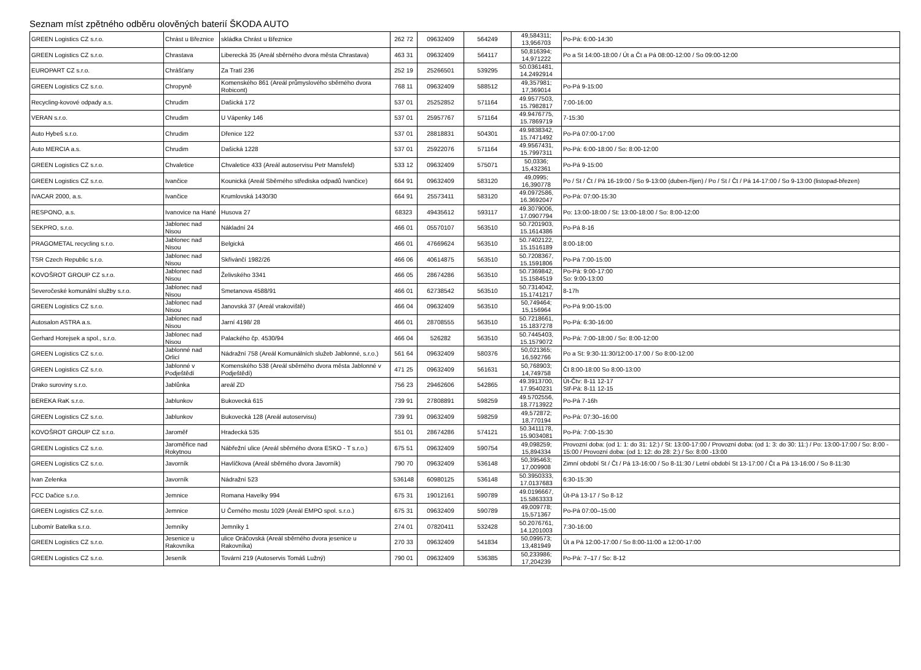Seznam míst zpětného odběru olověných baterií ŠKODA AUTO
| GREEN Logistics CZ s.r.o. | Chrást u Březnice | skládka Chrást u Březnice | 262 72 | 09632409 | 564249 | 49,584311; 13,956703 | Po-Pá: 6:00-14:30 |
| GREEN Logistics CZ s.r.o. | Chrastava | Liberecká 35 (Areál sběrného dvora města Chrastava) | 463 31 | 09632409 | 564117 | 50,816394; 14,971222 | Po a St 14:00-18:00 / Út a Čt a Pá 08:00-12:00 / So 09:00-12:00 |
| EUROPART CZ s.r.o. | Chrášťany | Za Tratí 236 | 252 19 | 25266501 | 539295 | 50.0361481, 14.2492914 | |
| GREEN Logistics CZ s.r.o. | Chropyně | Komenského 861 (Areál průmyslového sběrného dvora Robicont) | 768 11 | 09632409 | 588512 | 49,357981; 17,369014 | Po-Pá 9-15:00 |
| Recycling-kovové odpady a.s. | Chrudim | Dašická 172 | 537 01 | 25252852 | 571164 | 49.9577503, 15.7982817 | 7:00-16:00 |
| VERAN s.r.o. | Chrudim | U Vápenky 146 | 537 01 | 25957767 | 571164 | 49.9476775, 15.7869719 | 7-15:30 |
| Auto Hybeš s.r.o. | Chrudim | Dřenice 122 | 537 01 | 28818831 | 504301 | 49.9838342, 15.7471492 | Po-Pá 07:00-17:00 |
| Auto MERCIA a.s. | Chrudim | Dašická 1228 | 537 01 | 25922076 | 571164 | 49.9567431, 15.7997311 | Po-Pá: 6:00-18:00 / So: 8:00-12:00 |
| GREEN Logistics CZ s.r.o. | Chvaletice | Chvaletice 433 (Areál autoservisu Petr Mansfeld) | 533 12 | 09632409 | 575071 | 50,0336; 15,432361 | Po-Pá 9-15:00 |
| GREEN Logistics CZ s.r.o. | Ivančice | Kounická (Areál Sběrného střediska odpadů Ivančice) | 664 91 | 09632409 | 583120 | 49,0995; 16,390778 | Po / St / Čt / Pá 16-19:00 / So 9-13:00 (duben-říjen) / Po / St / Čt / Pá 14-17:00 / So 9-13:00 (listopad-březen) |
| IVACAR 2000, a.s. | Ivančice | Krumlovská 1430/30 | 664 91 | 25573411 | 583120 | 49.0972586, 16.3692047 | Po-Pá: 07:00-15:30 |
| RESPONO, a.s. | Ivanovice na Hané | Husova 27 | 68323 | 49435612 | 593117 | 49.3079006, 17.0907794 | Po: 13:00-18:00 / St: 13:00-18:00 / So: 8:00-12:00 |
| SEKPRO, s.r.o. | Jablonec nad Nisou | Nákladní 24 | 466 01 | 05570107 | 563510 | 50.7201903, 15.1614386 | Po-Pá 8-16 |
| PRAGOMETAL recycling s.r.o. | Jablonec nad Nisou | Belgická | 466 01 | 47669624 | 563510 | 50.7402122, 15.1516189 | 8:00-18:00 |
| TSR Czech Republic s.r.o. | Jablonec nad Nisou | Skřivánčí 1982/26 | 466 06 | 40614875 | 563510 | 50.7208367, 15.1591806 | Po-Pá 7:00-15:00 |
| KOVOŠROT GROUP CZ s.r.o. | Jablonec nad Nisou | Želivského 3341 | 466 05 | 28674286 | 563510 | 50.7369842, 15.1584519 | Po-Pá: 9:00-17:00 So: 9:00-13:00 |
| Severočeské komunální služby s.r.o. | Jablonec nad Nisou | Smetanova 4588/91 | 466 01 | 62738542 | 563510 | 50.7314042, 15.1741217 | 8-17h |
| GREEN Logistics CZ s.r.o. | Jablonec nad Nisou | Janovská 37 (Areál vrakoviště) | 466 04 | 09632409 | 563510 | 50,749464; 15,156964 | Po-Pá 9:00-15:00 |
| Autosalon ASTRA a.s. | Jablonec nad Nisou | Jarní 4198/ 28 | 466 01 | 28708555 | 563510 | 50.7218661, 15.1837278 | Po-Pá: 6:30-16:00 |
| Gerhard Horejsek a spol., s.r.o. | Jablonec nad Nisou | Palackého čp. 4530/94 | 466 04 | 526282 | 563510 | 50.7445403, 15.1579072 | Po-Pá: 7:00-18:00 / So: 8:00-12:00 |
| GREEN Logistics CZ s.r.o. | Jablonné nad Orlicí | Nádražní 758 (Areál Komunálních služeb Jablonné, s.r.o.) | 561 64 | 09632409 | 580376 | 50,021365; 16,592766 | Po a St: 9:30-11:30/12:00-17:00 / So 8:00-12:00 |
| GREEN Logistics CZ s.r.o. | Jablonné v Podještědí | Komenského 538 (Areál sběrného dvora města Jablonné v Podještědí) | 471 25 | 09632409 | 561631 | 50,768903; 14,749758 | Čt 8:00-18:00 So 8:00-13:00 |
| Drako suroviny s.r.o. | Jablůnka | areál ZD | 756 23 | 29462606 | 542865 | 49.3913700, 17.9540231 | Út-Čtv: 8-11 12-17 Stř-Pá: 8-11 12-15 |
| BEREKA RaK s.r.o. | Jablunkov | Bukovecká 615 | 739 91 | 27808891 | 598259 | 49.5702556, 18.7713922 | Po-Pá 7-16h |
| GREEN Logistics CZ s.r.o. | Jablunkov | Bukovecká 128 (Areál autoservisu) | 739 91 | 09632409 | 598259 | 49,572872; 18,770194 | Po-Pá: 07:30–16:00 |
| KOVOŠROT GROUP CZ s.r.o. | Jaroměř | Hradecká 535 | 551 01 | 28674286 | 574121 | 50.3411178, 15.9034081 | Po-Pá: 7:00-15:30 |
| GREEN Logistics CZ s.r.o. | Jaroměřice nad Rokytnou | Nábřežní ulice (Areál sběrného dvora ESKO - T s.r.o.) | 675 51 | 09632409 | 590754 | 49,098259; 15,894334 | Provozní doba: (od 1: 1: do 31: 12:) / St: 13:00-17:00 / Provozní doba: (od 1: 3: do 30: 11:) / Po: 13:00-17:00 / So: 8:00 - 15:00 / Provozní doba: (od 1: 12: do 28: 2:) / So: 8:00 -13:00 |
| GREEN Logistics CZ s.r.o. | Javorník | Havlíčkova (Areál sběrného dvora Javorník) | 790 70 | 09632409 | 536148 | 50,395463; 17,009908 | Zimní období St / Čt / Pá 13-16:00 / So 8-11:30 / Letní období St 13-17:00 / Čt a Pá 13-16:00 / So 8-11:30 |
| Ivan Zelenka | Javorník | Nádražní 523 | 536148 | 60980125 | 536148 | 50.3950333, 17.0137683 | 6:30-15:30 |
| FCC Dačice s.r.o. | Jemnice | Romana Havelky 994 | 675 31 | 19012161 | 590789 | 49.0196667, 15.5863333 | Út-Pá 13-17 / So 8-12 |
| GREEN Logistics CZ s.r.o. | Jemnice | U Černého mostu 1029 (Areál EMPO spol. s.r.o.) | 675 31 | 09632409 | 590789 | 49,009778; 15,571367 | Po-Pá 07:00–15:00 |
| Lubomír Batelka s.r.o. | Jemníky | Jemníky 1 | 274 01 | 07820411 | 532428 | 50.2076761, 14.1201003 | 7:30-16:00 |
| GREEN Logistics CZ s.r.o. | Jesenice u Rakovníka | ulice Oráčovská (Areál sběrného dvora jesenice u Rakovníka) | 270 33 | 09632409 | 541834 | 50,099573; 13,481949 | Út a Pá 12:00-17:00 / So 8:00-11:00 a 12:00-17:00 |
| GREEN Logistics CZ s.r.o. | Jeseník | Tovární 219 (Autoservis Tomáš Lužný) | 790 01 | 09632409 | 536385 | 50,233986; 17,204239 | Po-Pá: 7–17 / So: 8-12 |